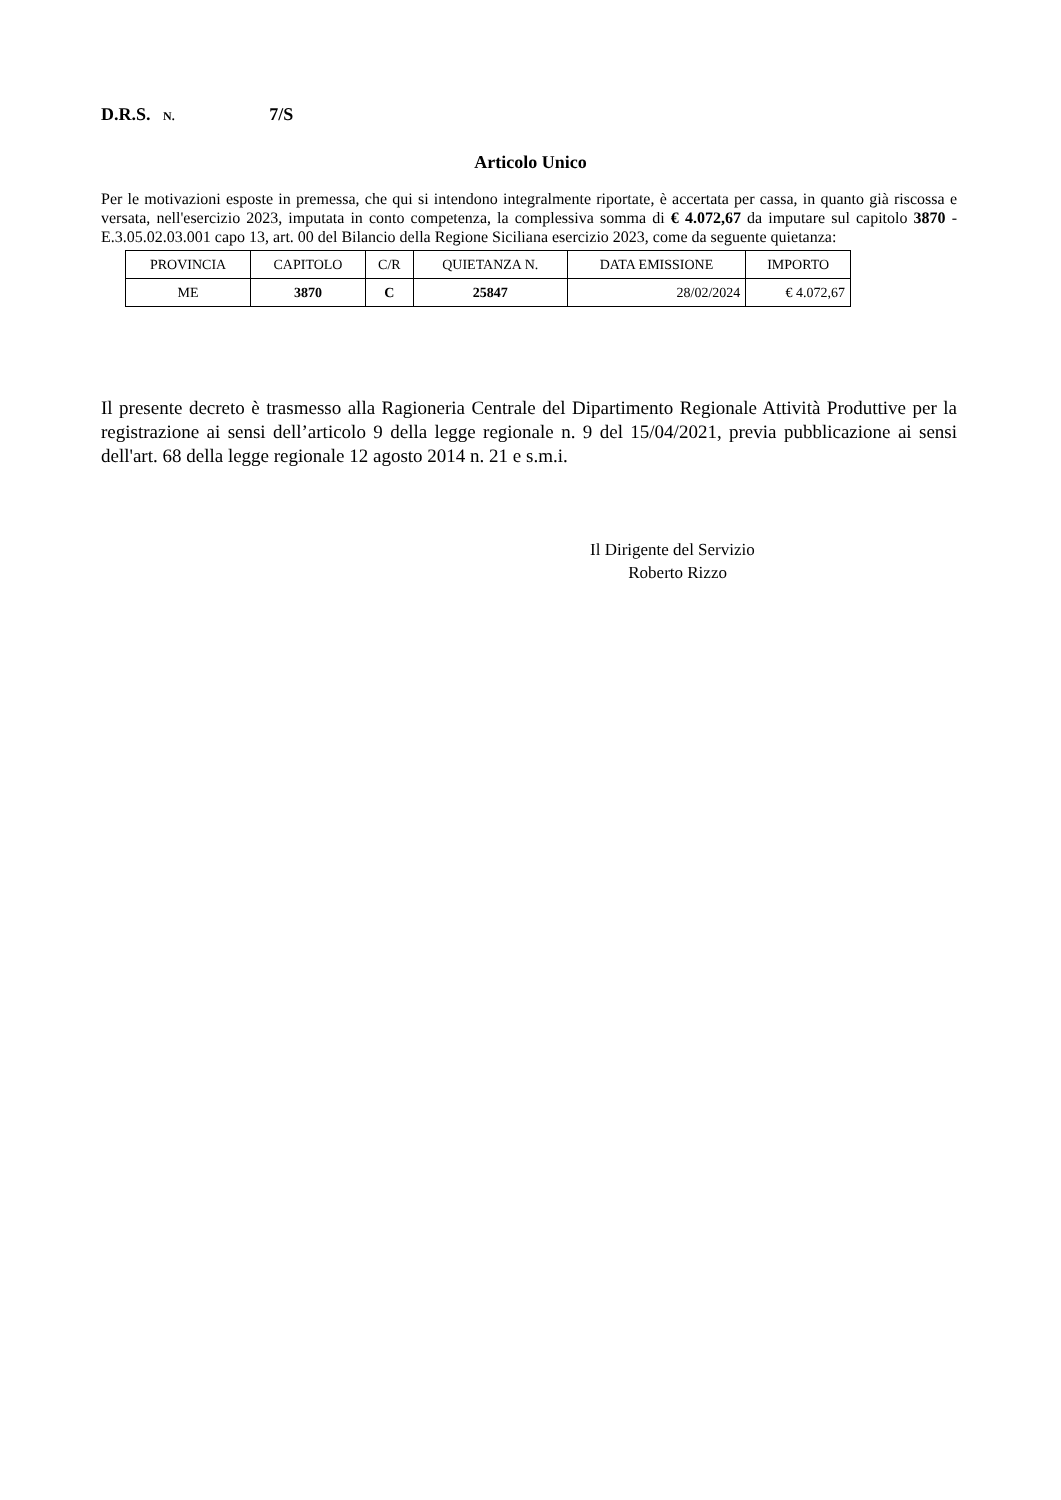D.R.S. N. 7/S
Articolo Unico
Per le motivazioni esposte in premessa, che qui si intendono integralmente riportate, è accertata per cassa, in quanto già riscossa e versata, nell'esercizio 2023, imputata in conto competenza, la complessiva somma di € 4.072,67 da imputare sul capitolo 3870 - E.3.05.02.03.001 capo 13, art. 00 del Bilancio della Regione Siciliana esercizio 2023, come da seguente quietanza:
| PROVINCIA | CAPITOLO | C/R | QUIETANZA N. | DATA EMISSIONE | IMPORTO |
| --- | --- | --- | --- | --- | --- |
| ME | 3870 | C | 25847 | 28/02/2024 | € 4.072,67 |
Il presente decreto è trasmesso alla Ragioneria Centrale del Dipartimento Regionale Attività Produttive per la registrazione ai sensi dell’articolo 9 della legge regionale n. 9 del 15/04/2021, previa pubblicazione ai sensi dell'art. 68 della legge regionale 12 agosto 2014 n. 21 e s.m.i.
Il Dirigente del Servizio
Roberto Rizzo